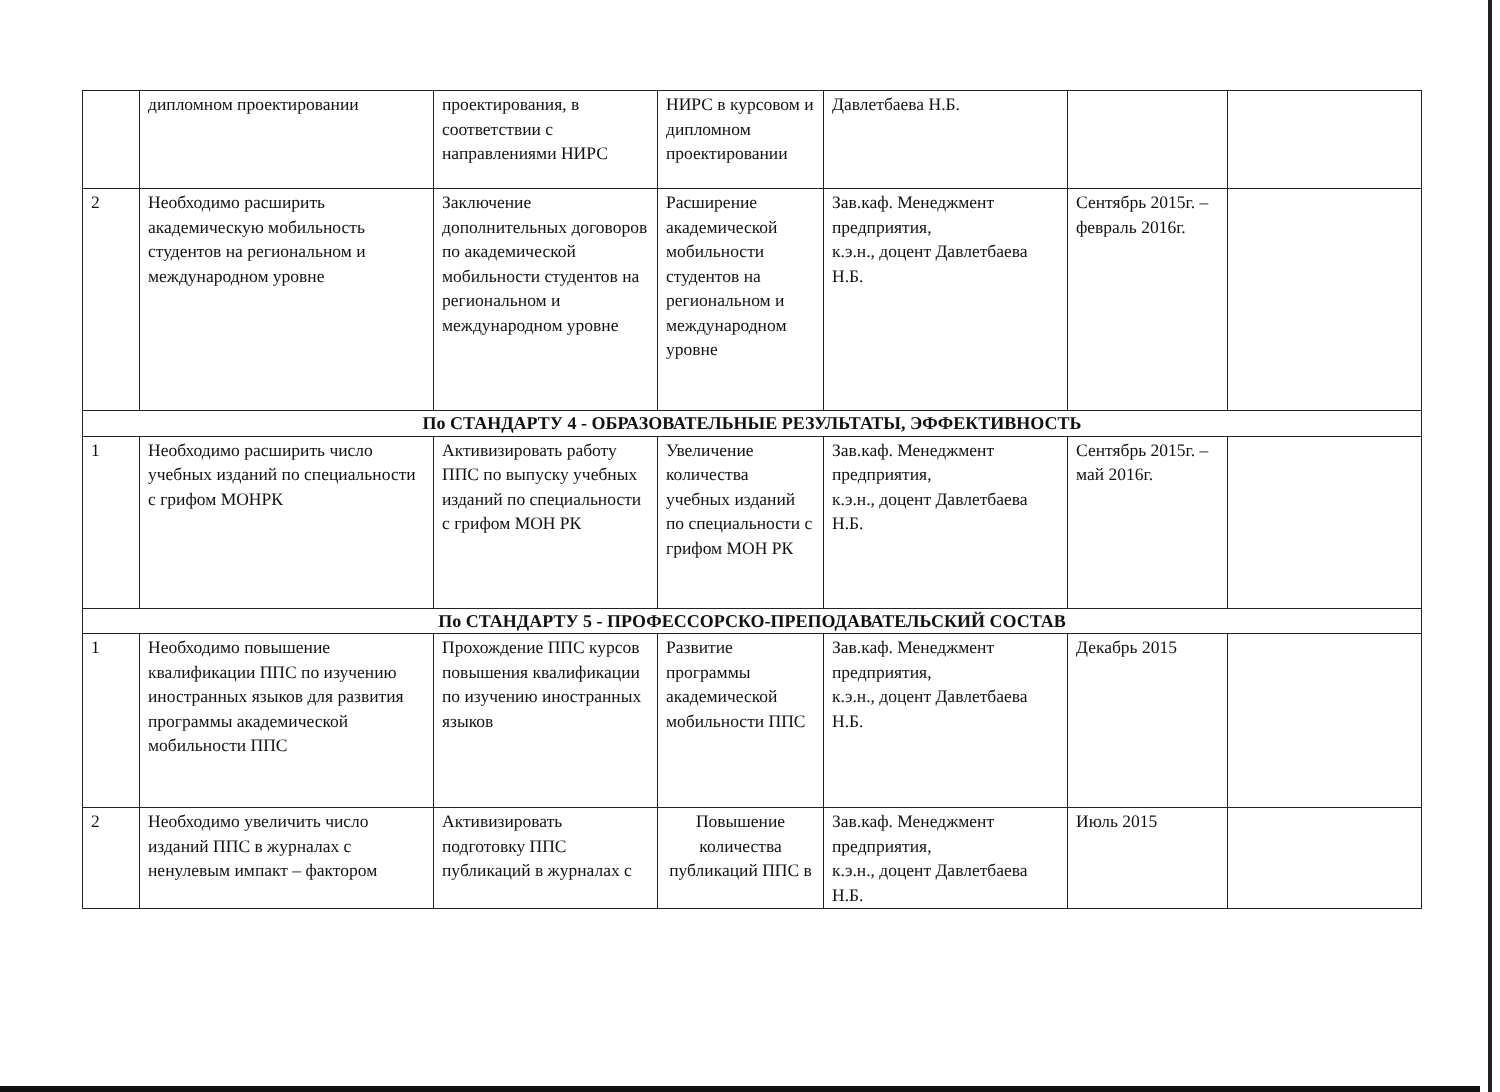| | дипломном проектировании | проектирования, в соответствии с направлениями НИРС | НИРС в курсовом и дипломном проектировании | Давлетбаева Н.Б. | | |
| 2 | Необходимо расширить академическую мобильность студентов на региональном и международном уровне | Заключение дополнительных договоров по академической мобильности студентов на региональном и международном уровне | Расширение академической мобильности студентов на региональном и международном уровне | Зав.каф. Менеджмент предприятия, к.э.н., доцент Давлетбаева Н.Б. | Сентябрь 2015г. – февраль 2016г. | |
| По СТАНДАРТУ 4 - ОБРАЗОВАТЕЛЬНЫЕ РЕЗУЛЬТАТЫ, ЭФФЕКТИВНОСТЬ | | | | | | |
| 1 | Необходимо расширить число учебных изданий по специальности с грифом МОНРК | Активизировать работу ППС по выпуску учебных изданий по специальности с грифом МОН РК | Увеличение количества учебных изданий по специальности с грифом МОН РК | Зав.каф. Менеджмент предприятия, к.э.н., доцент Давлетбаева Н.Б. | Сентябрь 2015г. – май 2016г. | |
| По СТАНДАРТУ 5 - ПРОФЕССОРСКО-ПРЕПОДАВАТЕЛЬСКИЙ СОСТАВ | | | | | | |
| 1 | Необходимо повышение квалификации ППС по изучению иностранных языков для развития программы академической мобильности ППС | Прохождение ППС курсов повышения квалификации по изучению иностранных языков | Развитие программы академической мобильности ППС | Зав.каф. Менеджмент предприятия, к.э.н., доцент Давлетбаева Н.Б. | Декабрь 2015 | |
| 2 | Необходимо увеличить число изданий ППС в журналах с ненулевым импакт – фактором | Активизировать подготовку ППС публикаций в журналах с | Повышение количества публикаций ППС в | Зав.каф. Менеджмент предприятия, к.э.н., доцент Давлетбаева Н.Б. | Июль 2015 | |